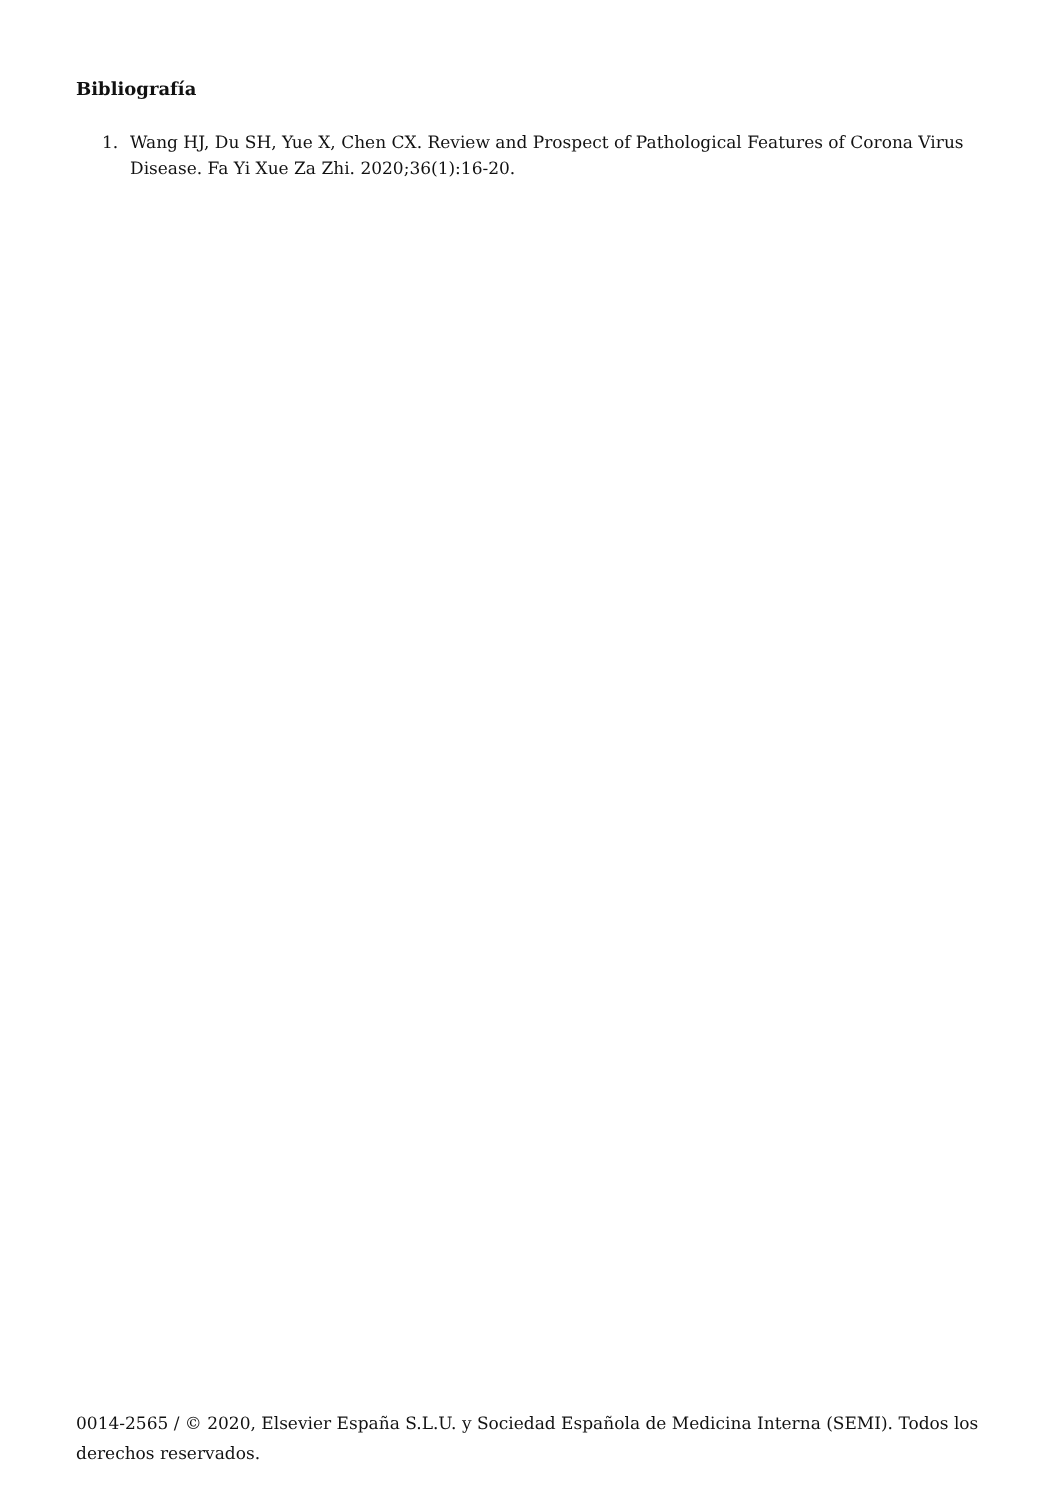Bibliografía
1. Wang HJ, Du SH, Yue X, Chen CX. Review and Prospect of Pathological Features of Corona Virus Disease. Fa Yi Xue Za Zhi. 2020;36(1):16-20.
0014-2565 / © 2020, Elsevier España S.L.U. y Sociedad Española de Medicina Interna (SEMI). Todos los derechos reservados.